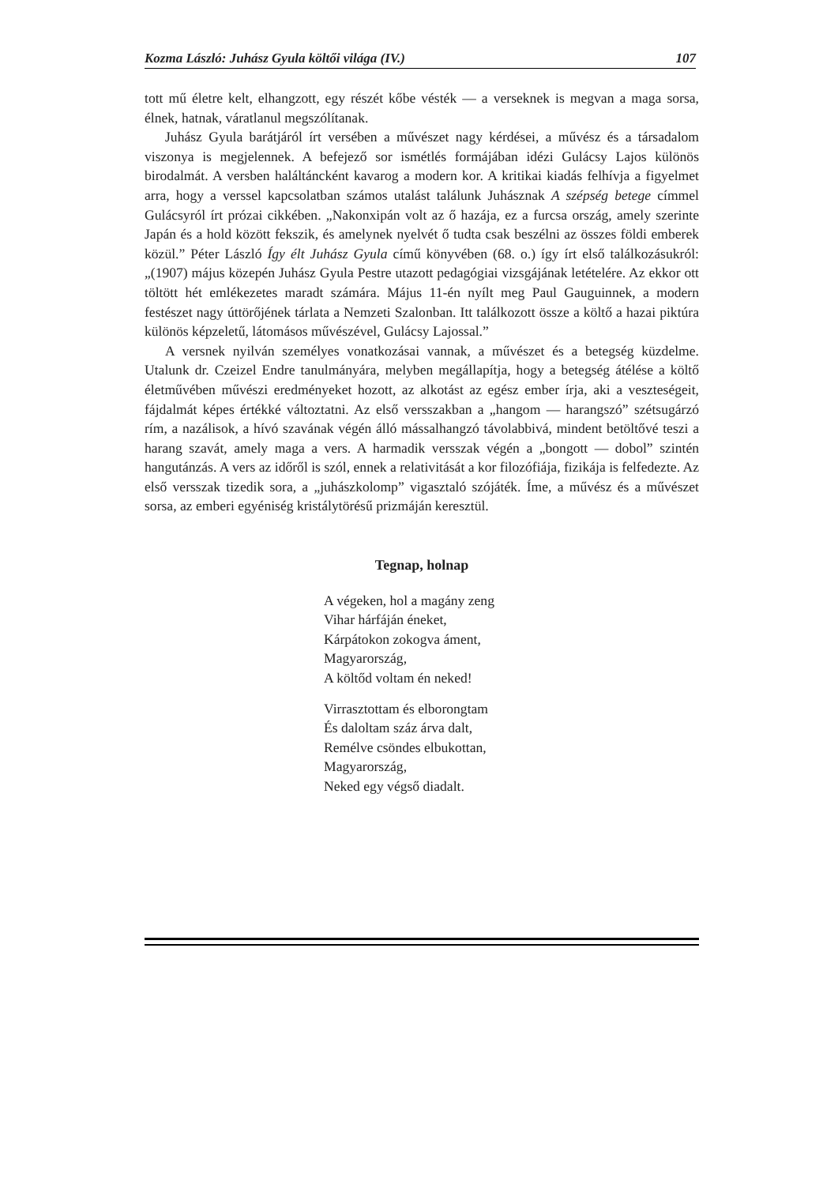Kozma László: Juhász Gyula költői világa (IV.) 107
tott mű életre kelt, elhangzott, egy részét kőbe vésték — a verseknek is megvan a maga sorsa, élnek, hatnak, váratlanul megszólítanak.
Juhász Gyula barátjáról írt versében a művészet nagy kérdései, a művész és a társadalom viszonya is megjelennek. A befejező sor ismétlés formájában idézi Gulácsy Lajos különös birodalmát. A versben haláltáncként kavarog a modern kor. A kritikai kiadás felhívja a figyelmet arra, hogy a verssel kapcsolatban számos utalást találunk Juhásznak A szépség betege címmel Gulácsyról írt prózai cikkében. „Nakonxipán volt az ő hazája, ez a furcsa ország, amely szerinte Japán és a hold között fekszik, és amelynek nyelvét ő tudta csak beszélni az összes földi emberek közül.” Péter László Így élt Juhász Gyula című könyvében (68. o.) így írt első találkozásukról: „(1907) május közepén Juhász Gyula Pestre utazott pedagógiai vizsgájának letételére. Az ekkor ott töltött hét emlékezetes maradt számára. Május 11-én nyílt meg Paul Gauguinnek, a modern festészet nagy úttörőjének tárlata a Nemzeti Szalonban. Itt találkozott össze a költő a hazai piktúra különös képzeletű, látomásos művészével, Gulácsy Lajossal.”
A versnek nyilván személyes vonatkozásai vannak, a művészet és a betegség küzdelme. Utalunk dr. Czeizel Endre tanulmányára, melyben megállapítja, hogy a betegség átélése a költő életművében művészi eredményeket hozott, az alkotást az egész ember írja, aki a veszteségeit, fájdalmát képes értékké változtatni. Az első versszakban a „hangom — harangszó” szétsugárzó rím, a nazálisok, a hívó szavának végén álló mássalhangzó távolabbivá, mindent betöltővé teszi a harang szavát, amely maga a vers. A harmadik versszak végén a „bongott — dobol” szintén hangutánzás. A vers az időről is szól, ennek a relativitását a kor filozófiája, fizikája is felfedezte. Az első versszak tizedik sora, a „juhászkolomp” vigasztaló szójáték. Íme, a művész és a művészet sorsa, az emberi egyéniség kristálytörésű prizmáján keresztül.
Tegnap, holnap
A végeken, hol a magány zeng
Vihar hárfáján éneket,
Kárpátokon zokogva áment,
Magyarország,
A költőd voltam én neked!
Virrasztottam és elborongtam
És daloltam száz árva dalt,
Remélve csöndes elbukottan,
Magyarország,
Neked egy végső diadalt.